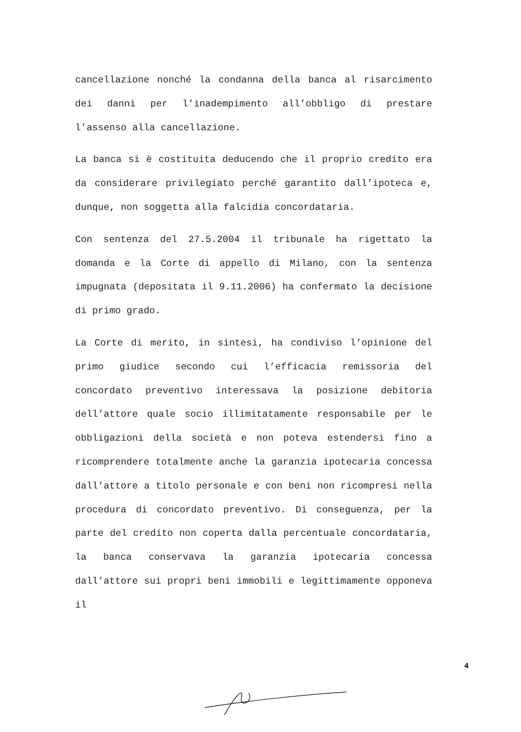cancellazione nonché la condanna della banca al risarcimento dei danni per l’inadempimento all’obbligo di prestare l’assenso alla cancellazione.
La banca si è costituita deducendo che il proprio credito era da considerare privilegiato perché garantito dall’ipoteca e, dunque, non soggetta alla falcidia concordataria.
Con sentenza del 27.5.2004 il tribunale ha rigettato la domanda e la Corte di appello di Milano, con la sentenza impugnata (depositata il 9.11.2006) ha confermato la decisione di primo grado.
La Corte di merito, in sintesi, ha condiviso l’opinione del primo giudice secondo cui l’efficacia remissoria del concordato preventivo interessava la posizione debitoria dell’attore quale socio illimitatamente responsabile per le obbligazioni della società e non poteva estendersi fino a ricomprendere totalmente anche la garanzia ipotecaria concessa dall’attore a titolo personale e con beni non ricompresi nella procedura di concordato preventivo. Di conseguenza, per la parte del credito non coperta dalla percentuale concordataria, la banca conservava la garanzia ipotecaria concessa dall’attore sui propri beni immobili e legittimamente opponeva il
4